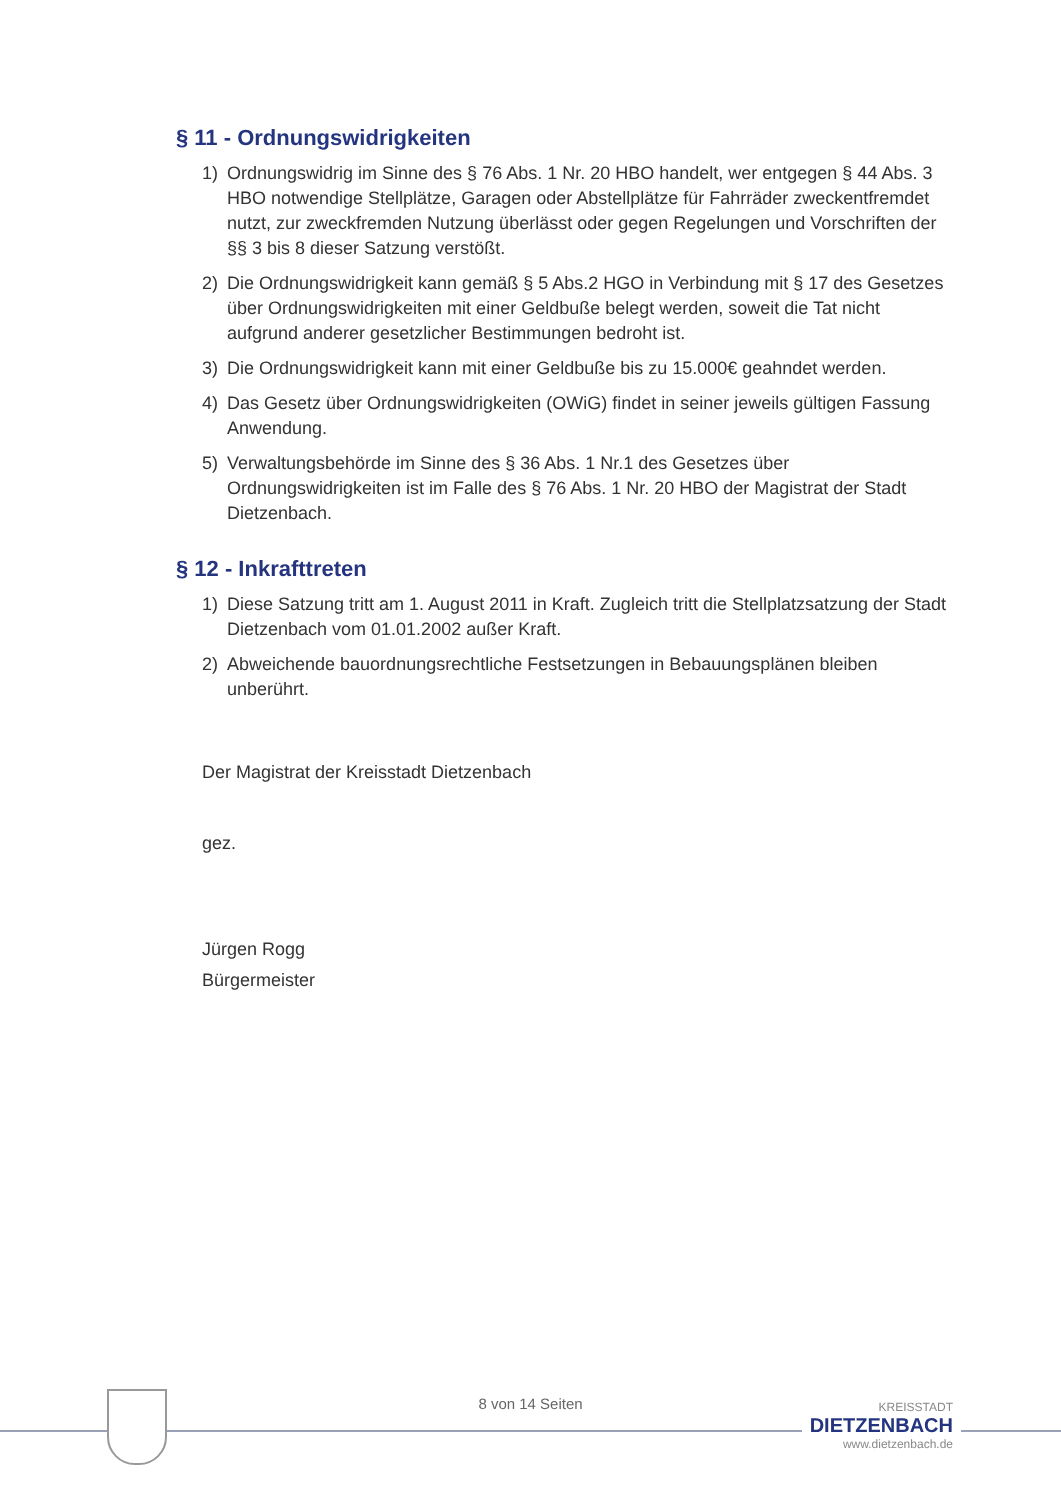§ 11 - Ordnungswidrigkeiten
1) Ordnungswidrig im Sinne des § 76 Abs. 1 Nr. 20 HBO handelt, wer entgegen § 44 Abs. 3 HBO notwendige Stellplätze, Garagen oder Abstellplätze für Fahrräder zweckentfremdet nutzt, zur zweckfremden Nutzung überlässt oder gegen Regelungen und Vorschriften der §§ 3 bis 8 dieser Satzung verstößt.
2) Die Ordnungswidrigkeit kann gemäß § 5 Abs.2 HGO in Verbindung mit § 17 des Gesetzes über Ordnungswidrigkeiten mit einer Geldbuße belegt werden, soweit die Tat nicht aufgrund anderer gesetzlicher Bestimmungen bedroht ist.
3) Die Ordnungswidrigkeit kann mit einer Geldbuße bis zu 15.000€ geahndet werden.
4) Das Gesetz über Ordnungswidrigkeiten (OWiG) findet in seiner jeweils gültigen Fassung Anwendung.
5) Verwaltungsbehörde im Sinne des § 36 Abs. 1 Nr.1 des Gesetzes über Ordnungswidrigkeiten ist im Falle des § 76 Abs. 1 Nr. 20 HBO der Magistrat der Stadt Dietzenbach.
§ 12 - Inkrafttreten
1) Diese Satzung tritt am 1. August 2011 in Kraft. Zugleich tritt die Stellplatzsatzung der Stadt Dietzenbach vom 01.01.2002 außer Kraft.
2) Abweichende bauordnungsrechtliche Festsetzungen in Bebauungsplänen bleiben unberührt.
Der Magistrat der Kreisstadt Dietzenbach
gez.
Jürgen Rogg
Bürgermeister
8 von 14 Seiten
KREISSTADT
DIETZENBACH
www.dietzenbach.de